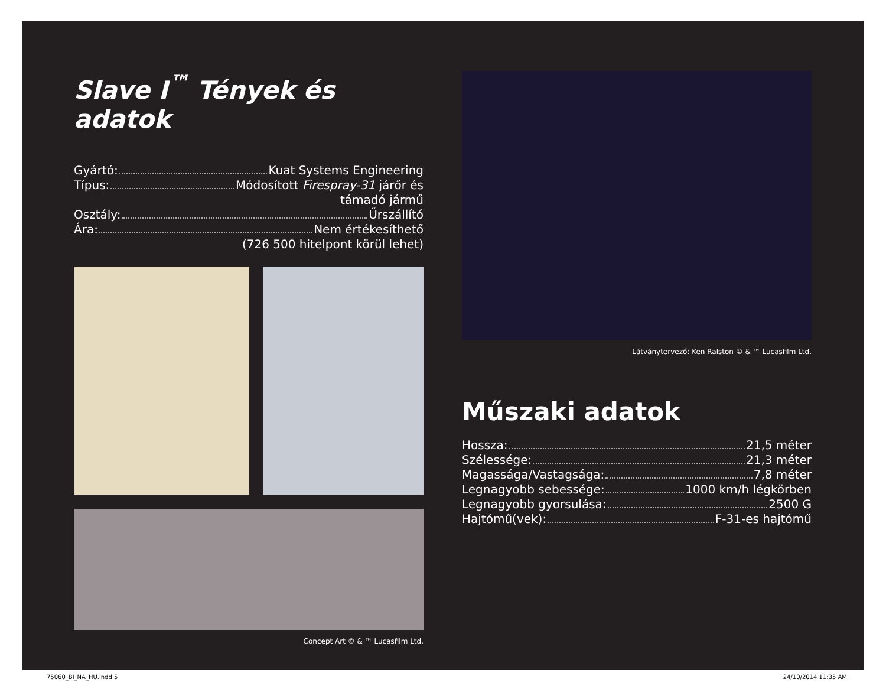Slave I<sup>™</sup> Tények és adatok
Gyártó: Kuat Systems Engineering
Típus: Módosított Firespray-31 járőr és
támadó jármű
Osztály: Űrszállító
Ára: Nem értékesíthető
(726 500 hitelpont körül lehet)
Concept Art © & ™ Lucasfilm Ltd.
Látványtervező: Ken Ralston © & ™ Lucasfilm Ltd.
Műszaki adatok
Hossza: 21,5 méter
Szélessége: 21,3 méter
Magassága/Vastagsága: 7,8 méter
Legnagyobb sebessége: 1000 km/h légkörben
Legnagyobb gyorsulása: 2500 G
Hajtómű(vek): F-31-es hajtómű
75060_BI_NA_HU.indd 5 24/10/2014 11:35 AM